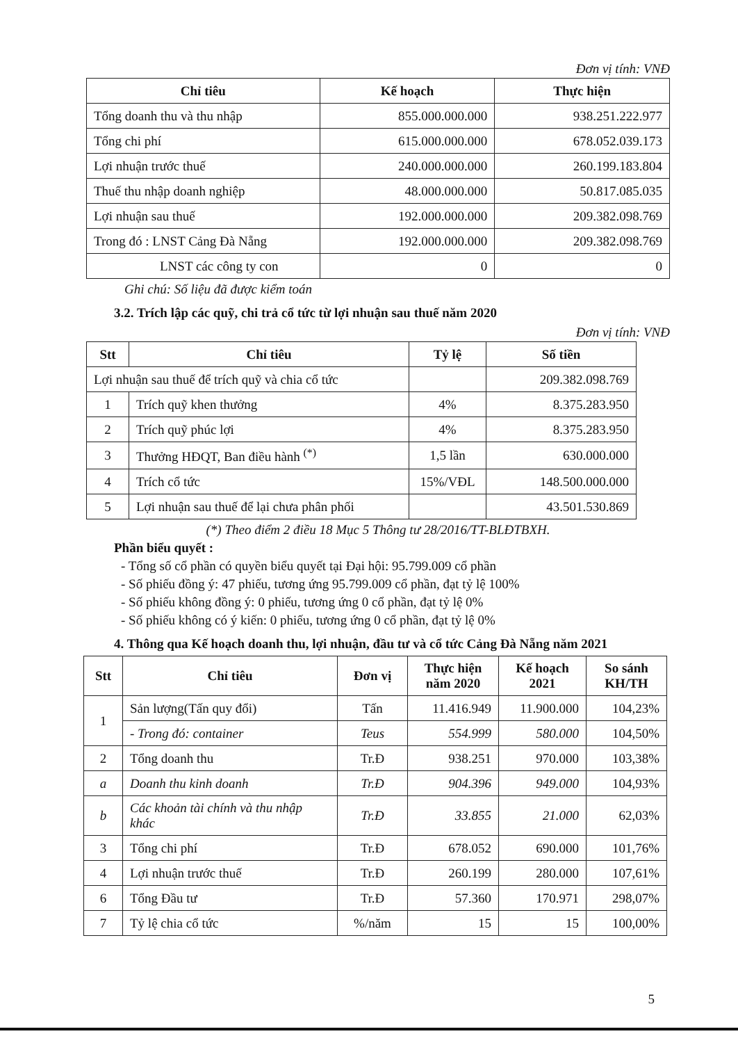Đơn vị tính: VNĐ
| Chỉ tiêu | Kế hoạch | Thực hiện |
| --- | --- | --- |
| Tổng doanh thu và thu nhập | 855.000.000.000 | 938.251.222.977 |
| Tổng chi phí | 615.000.000.000 | 678.052.039.173 |
| Lợi nhuận trước thuế | 240.000.000.000 | 260.199.183.804 |
| Thuế thu nhập doanh nghiệp | 48.000.000.000 | 50.817.085.035 |
| Lợi nhuận sau thuế | 192.000.000.000 | 209.382.098.769 |
| Trong đó : LNST Cảng Đà Nẵng | 192.000.000.000 | 209.382.098.769 |
| LNST các công ty con | 0 | 0 |
Ghi chú: Số liệu đã được kiểm toán
3.2. Trích lập các quỹ, chi trả cổ tức từ lợi nhuận sau thuế năm 2020
Đơn vị tính: VNĐ
| Stt | Chỉ tiêu | Tỷ lệ | Số tiền |
| --- | --- | --- | --- |
| Lợi nhuận sau thuế để trích quỹ và chia cổ tức | | | 209.382.098.769 |
| 1 | Trích quỹ khen thưởng | 4% | 8.375.283.950 |
| 2 | Trích quỹ phúc lợi | 4% | 8.375.283.950 |
| 3 | Thưởng HĐQT, Ban điều hành <sup>(*)</sup> | 1,5 lần | 630.000.000 |
| 4 | Trích cổ tức | 15%/VĐL | 148.500.000.000 |
| 5 | Lợi nhuận sau thuế để lại chưa phân phối | | 43.501.530.869 |
(*) Theo điểm 2 điều 18 Mục 5 Thông tư 28/2016/TT-BLĐTBXH.
Phần biểu quyết :
- Tổng số cổ phần có quyền biểu quyết tại Đại hội: 95.799.009 cổ phần
- Số phiếu đồng ý: 47 phiếu, tương ứng 95.799.009 cổ phần, đạt tỷ lệ 100%
- Số phiếu không đồng ý: 0 phiếu, tương ứng 0 cổ phần, đạt tỷ lệ 0%
- Số phiếu không có ý kiến: 0 phiếu, tương ứng 0 cổ phần, đạt tỷ lệ 0%
4. Thông qua Kế hoạch doanh thu, lợi nhuận, đầu tư và cổ tức Cảng Đà Nẵng năm 2021
| Stt | Chỉ tiêu | Đơn vị | Thực hiện năm 2020 | Kế hoạch 2021 | So sánh KH/TH |
| --- | --- | --- | --- | --- | --- |
| 1 | Sản lượng(Tấn quy đổi) | Tấn | 11.416.949 | 11.900.000 | 104,23% |
| | - Trong đó: container | Teus | 554.999 | 580.000 | 104,50% |
| 2 | Tổng doanh thu | Tr.Đ | 938.251 | 970.000 | 103,38% |
| a | Doanh thu kinh doanh | Tr.Đ | 904.396 | 949.000 | 104,93% |
| b | Các khoản tài chính và thu nhập khác | Tr.Đ | 33.855 | 21.000 | 62,03% |
| 3 | Tổng chi phí | Tr.Đ | 678.052 | 690.000 | 101,76% |
| 4 | Lợi nhuận trước thuế | Tr.Đ | 260.199 | 280.000 | 107,61% |
| 6 | Tổng Đầu tư | Tr.Đ | 57.360 | 170.971 | 298,07% |
| 7 | Tỷ lệ chia cổ tức | %/năm | 15 | 15 | 100,00% |
5